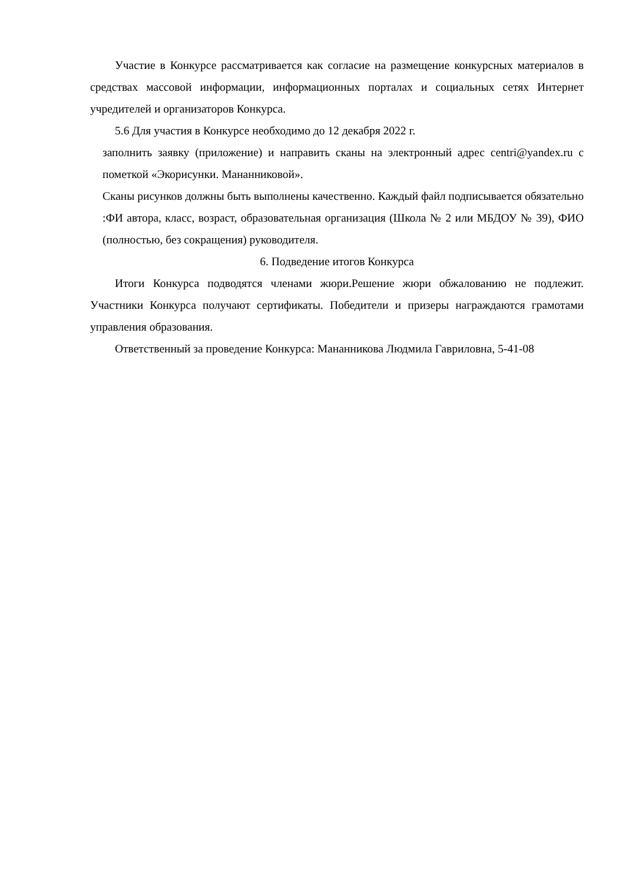Участие в Конкурсе рассматривается как согласие на размещение конкурсных материалов в средствах массовой информации, информационных порталах и социальных сетях Интернет учредителей и организаторов Конкурса.
5.6 Для участия в Конкурсе необходимо до 12 декабря 2022 г.
заполнить заявку (приложение) и направить сканы на электронный адрес centri@yandex.ru с пометкой «Экорисунки. Мананниковой».
Сканы рисунков должны быть выполнены качественно. Каждый файл подписывается обязательно :ФИ автора, класс, возраст, образовательная организация (Школа № 2 или МБДОУ № 39), ФИО (полностью, без сокращения) руководителя.
6. Подведение итогов Конкурса
Итоги Конкурса подводятся членами жюри.Решение жюри обжалованию не подлежит. Участники Конкурса получают сертификаты. Победители и призеры награждаются грамотами управления образования.
Ответственный за проведение Конкурса: Мананникова Людмила Гавриловна, 5-41-08